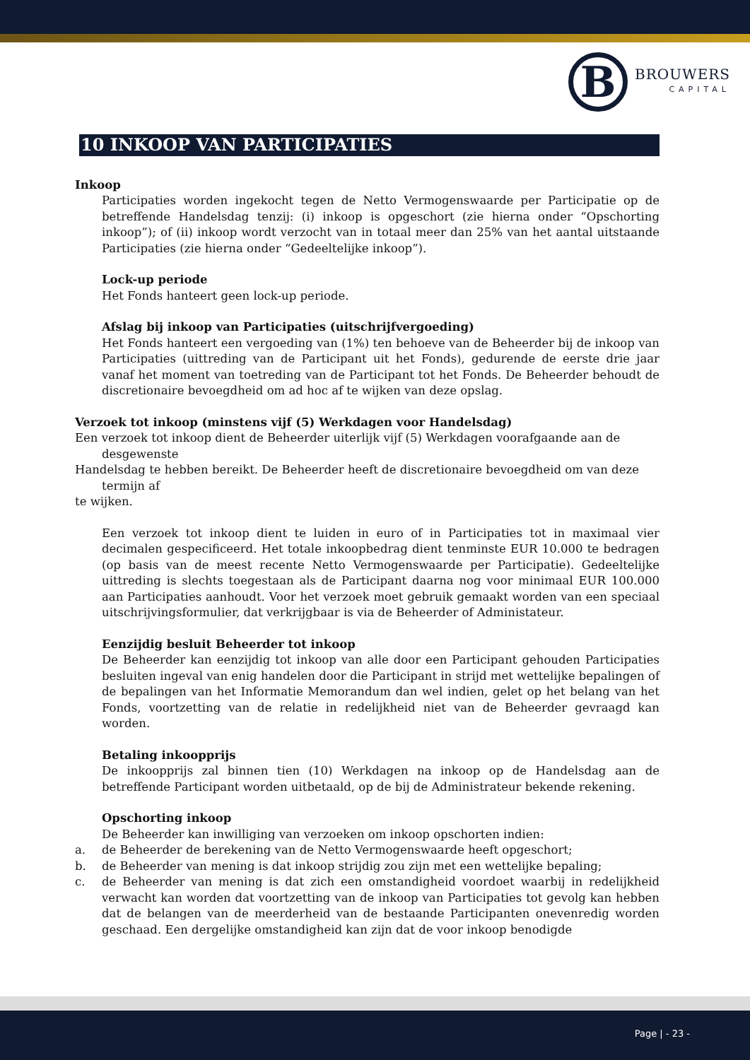B
BROUWERS
CAPITAL
10 INKOOP VAN PARTICIPATIES
Inkoop
Participaties worden ingekocht tegen de Netto Vermogenswaarde per Participatie op de betreffende Handelsdag tenzij: (i) inkoop is opgeschort (zie hierna onder “Opschorting inkoop”); of (ii) inkoop wordt verzocht van in totaal meer dan 25% van het aantal uitstaande Participaties (zie hierna onder “Gedeeltelijke inkoop”).
Lock-up periode
Het Fonds hanteert geen lock-up periode.
Afslag bij inkoop van Participaties (uitschrijfvergoeding)
Het Fonds hanteert een vergoeding van (1%) ten behoeve van de Beheerder bij de inkoop van Participaties (uittreding van de Participant uit het Fonds), gedurende de eerste drie jaar vanaf het moment van toetreding van de Participant tot het Fonds. De Beheerder behoudt de discretionaire bevoegdheid om ad hoc af te wijken van deze opslag.
Verzoek tot inkoop (minstens vijf (5) Werkdagen voor Handelsdag)
Een verzoek tot inkoop dient de Beheerder uiterlijk vijf (5) Werkdagen voorafgaande aan de
desgewenste
Handelsdag te hebben bereikt. De Beheerder heeft de discretionaire bevoegdheid om van deze
termijn af
te wijken.
Een verzoek tot inkoop dient te luiden in euro of in Participaties tot in maximaal vier decimalen gespecificeerd. Het totale inkoopbedrag dient tenminste EUR 10.000 te bedragen (op basis van de meest recente Netto Vermogenswaarde per Participatie). Gedeeltelijke uittreding is slechts toegestaan als de Participant daarna nog voor minimaal EUR 100.000 aan Participaties aanhoudt. Voor het verzoek moet gebruik gemaakt worden van een speciaal uitschrijvingsformulier, dat verkrijgbaar is via de Beheerder of Administateur.
Eenzijdig besluit Beheerder tot inkoop
De Beheerder kan eenzijdig tot inkoop van alle door een Participant gehouden Participaties besluiten ingeval van enig handelen door die Participant in strijd met wettelijke bepalingen of de bepalingen van het Informatie Memorandum dan wel indien, gelet op het belang van het Fonds, voortzetting van de relatie in redelijkheid niet van de Beheerder gevraagd kan worden.
Betaling inkoopprijs
De inkoopprijs zal binnen tien (10) Werkdagen na inkoop op de Handelsdag aan de betreffende Participant worden uitbetaald, op de bij de Administrateur bekende rekening.
Opschorting inkoop
De Beheerder kan inwilliging van verzoeken om inkoop opschorten indien:
a. de Beheerder de berekening van de Netto Vermogenswaarde heeft opgeschort;
b. de Beheerder van mening is dat inkoop strijdig zou zijn met een wettelijke bepaling;
c. de Beheerder van mening is dat zich een omstandigheid voordoet waarbij in redelijkheid verwacht kan worden dat voortzetting van de inkoop van Participaties tot gevolg kan hebben dat de belangen van de meerderheid van de bestaande Participanten onevenredig worden geschaad. Een dergelijke omstandigheid kan zijn dat de voor inkoop benodigde
Page | - 23 -